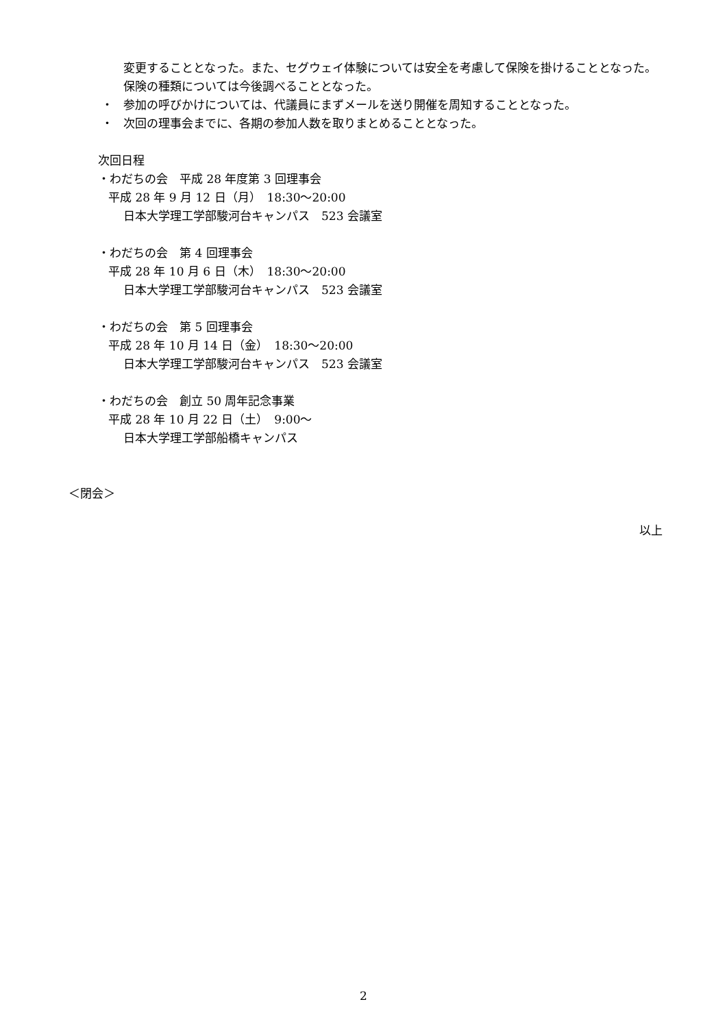変更することとなった。また、セグウェイ体験については安全を考慮して保険を掛けることとなった。保険の種類については今後調べることとなった。
・ 参加の呼びかけについては、代議員にまずメールを送り開催を周知することとなった。
・ 次回の理事会までに、各期の参加人数を取りまとめることとなった。
次回日程
・わだちの会　平成 28 年度第 3 回理事会
平成 28 年 9 月 12 日（月）　18:30～20:00
日本大学理工学部駿河台キャンパス　523 会議室
・わだちの会　第 4 回理事会
平成 28 年 10 月 6 日（木）　18:30～20:00
日本大学理工学部駿河台キャンパス　523 会議室
・わだちの会　第 5 回理事会
平成 28 年 10 月 14 日（金）　18:30～20:00
日本大学理工学部駿河台キャンパス　523 会議室
・わだちの会　創立 50 周年記念事業
平成 28 年 10 月 22 日（土）　9:00～
日本大学理工学部船橋キャンパス
＜閉会＞
以上
2